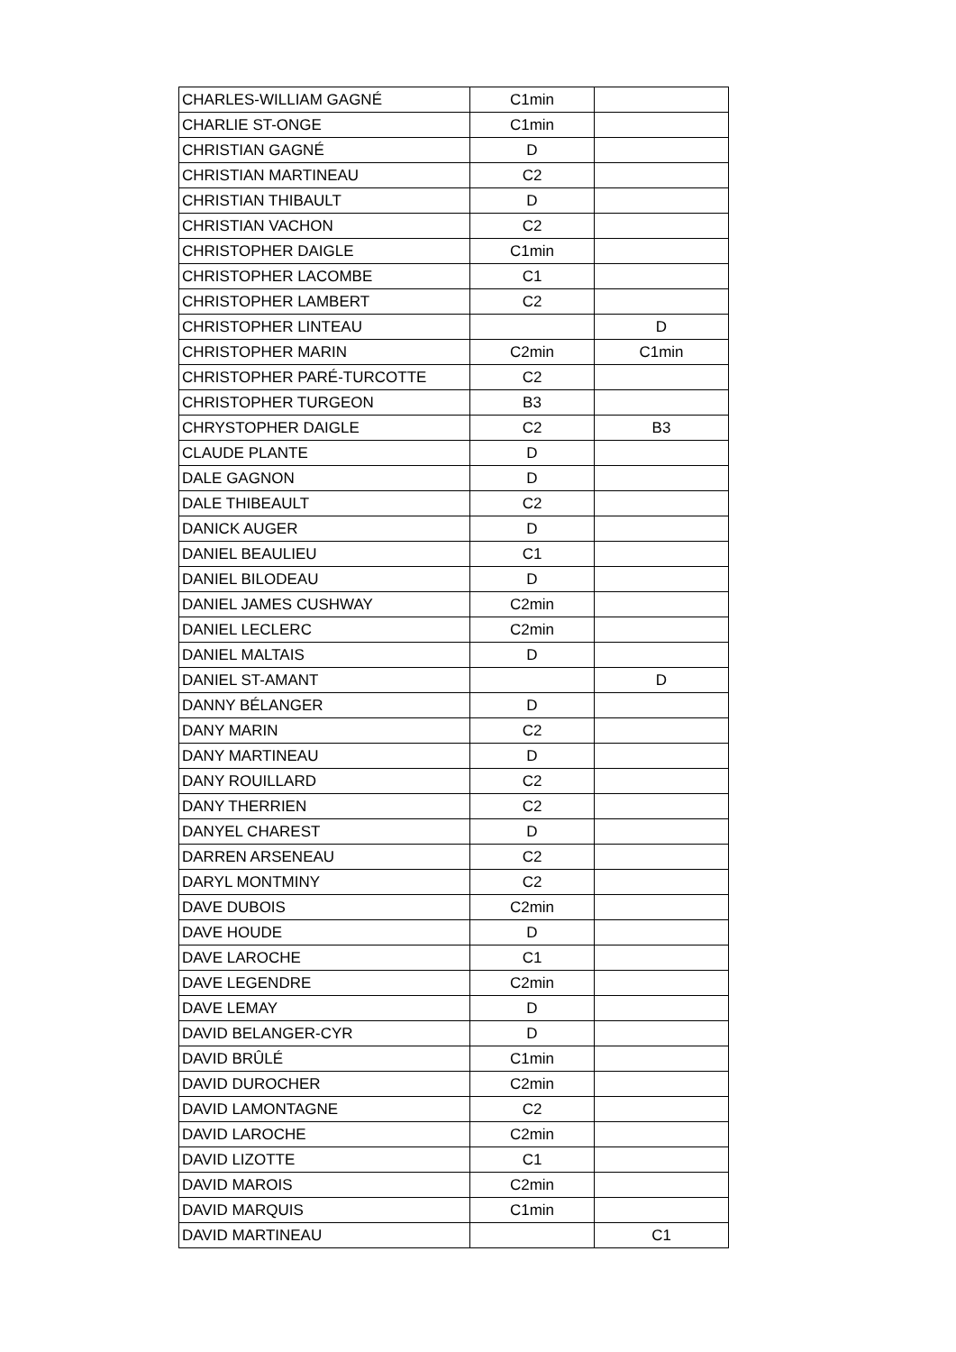| CHARLES-WILLIAM GAGNÉ | C1min | |
| CHARLIE ST-ONGE | C1min | |
| CHRISTIAN GAGNÉ | D | |
| CHRISTIAN MARTINEAU | C2 | |
| CHRISTIAN THIBAULT | D | |
| CHRISTIAN VACHON | C2 | |
| CHRISTOPHER DAIGLE | C1min | |
| CHRISTOPHER LACOMBE | C1 | |
| CHRISTOPHER LAMBERT | C2 | |
| CHRISTOPHER LINTEAU | | D |
| CHRISTOPHER MARIN | C2min | C1min |
| CHRISTOPHER PARÉ-TURCOTTE | C2 | |
| CHRISTOPHER TURGEON | B3 | |
| CHRYSTOPHER DAIGLE | C2 | B3 |
| CLAUDE PLANTE | D | |
| DALE GAGNON | D | |
| DALE THIBEAULT | C2 | |
| DANICK AUGER | D | |
| DANIEL BEAULIEU | C1 | |
| DANIEL BILODEAU | D | |
| DANIEL JAMES CUSHWAY | C2min | |
| DANIEL LECLERC | C2min | |
| DANIEL MALTAIS | D | |
| DANIEL ST-AMANT | | D |
| DANNY BÉLANGER | D | |
| DANY MARIN | C2 | |
| DANY MARTINEAU | D | |
| DANY ROUILLARD | C2 | |
| DANY THERRIEN | C2 | |
| DANYEL CHAREST | D | |
| DARREN ARSENEAU | C2 | |
| DARYL MONTMINY | C2 | |
| DAVE DUBOIS | C2min | |
| DAVE HOUDE | D | |
| DAVE LAROCHE | C1 | |
| DAVE LEGENDRE | C2min | |
| DAVE LEMAY | D | |
| DAVID BELANGER-CYR | D | |
| DAVID BRÛLÉ | C1min | |
| DAVID DUROCHER | C2min | |
| DAVID LAMONTAGNE | C2 | |
| DAVID LAROCHE | C2min | |
| DAVID LIZOTTE | C1 | |
| DAVID MAROIS | C2min | |
| DAVID MARQUIS | C1min | |
| DAVID MARTINEAU | | C1 |